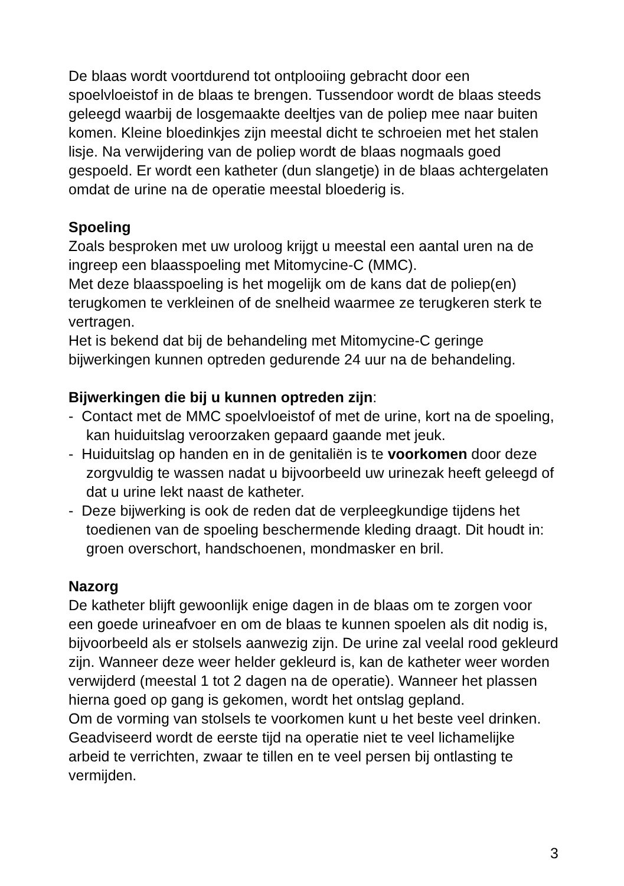De blaas wordt voortdurend tot ontplooiing gebracht door een spoelvloeistof in de blaas te brengen. Tussendoor wordt de blaas steeds geleegd waarbij de losgemaakte deeltjes van de poliep mee naar buiten komen. Kleine bloedinkjes zijn meestal dicht te schroeien met het stalen lisje. Na verwijdering van de poliep wordt de blaas nogmaals goed gespoeld. Er wordt een katheter (dun slangetje) in de blaas achtergelaten omdat de urine na de operatie meestal bloederig is.
Spoeling
Zoals besproken met uw uroloog krijgt u meestal een aantal uren na de ingreep een blaasspoeling met Mitomycine-C (MMC).
Met deze blaasspoeling is het mogelijk om de kans dat de poliep(en) terugkomen te verkleinen of de snelheid waarmee ze terugkeren sterk te vertragen.
Het is bekend dat bij de behandeling met Mitomycine-C geringe bijwerkingen kunnen optreden gedurende 24 uur na de behandeling.
Bijwerkingen die bij u kunnen optreden zijn:
- Contact met de MMC spoelvloeistof of met de urine, kort na de spoeling, kan huiduitslag veroorzaken gepaard gaande met jeuk.
- Huiduitslag op handen en in de genitaliën is te voorkomen door deze zorgvuldig te wassen nadat u bijvoorbeeld uw urinezak heeft geleegd of dat u urine lekt naast de katheter.
- Deze bijwerking is ook de reden dat de verpleegkundige tijdens het toedienen van de spoeling beschermende kleding draagt. Dit houdt in: groen overschort, handschoenen, mondmasker en bril.
Nazorg
De katheter blijft gewoonlijk enige dagen in de blaas om te zorgen voor een goede urineafvoer en om de blaas te kunnen spoelen als dit nodig is, bijvoorbeeld als er stolsels aanwezig zijn. De urine zal veelal rood gekleurd zijn. Wanneer deze weer helder gekleurd is, kan de katheter weer worden verwijderd (meestal 1 tot 2 dagen na de operatie). Wanneer het plassen hierna goed op gang is gekomen, wordt het ontslag gepland.
Om de vorming van stolsels te voorkomen kunt u het beste veel drinken. Geadviseerd wordt de eerste tijd na operatie niet te veel lichamelijke arbeid te verrichten, zwaar te tillen en te veel persen bij ontlasting te vermijden.
3